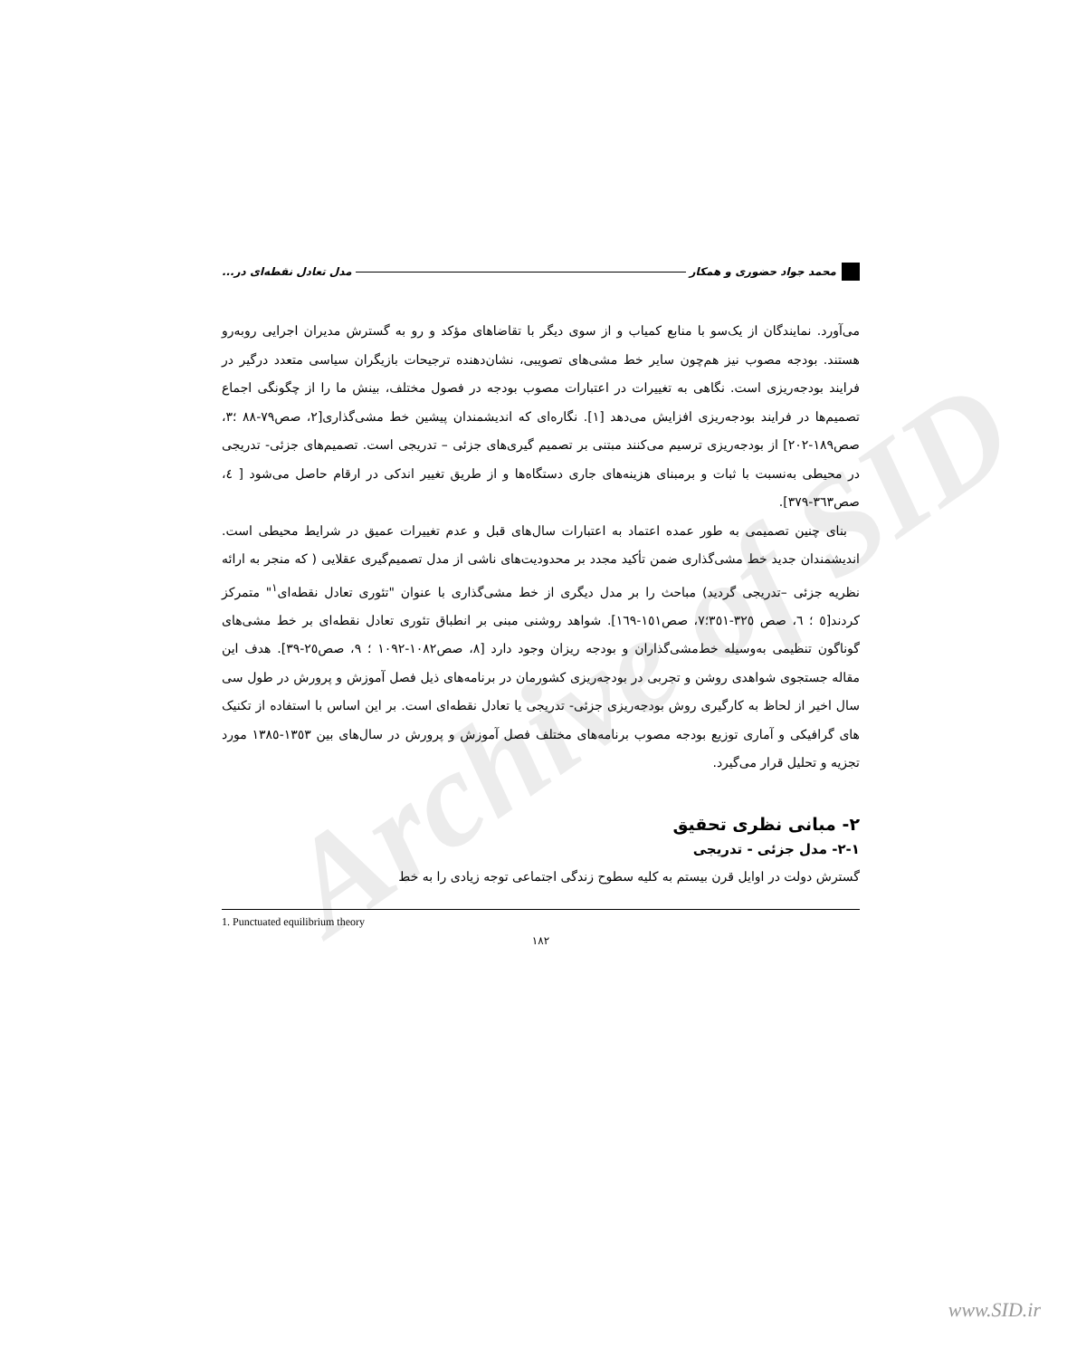Archive of SID
محمد جواد حضوری و همکار مدل تعادل نقطه‌ای در...
می‌آورد. نمایندگان از یک‌سو با منابع کمیاب و از سوی دیگر با تقاضاهای مؤکد و رو به گسترش مدیران اجرایی روبه‌رو هستند. بودجه مصوب نیز هم‌چون سایر خط مشی‌های تصویبی، نشان‌دهنده ترجیحات بازیگران سیاسی متعدد درگیر در فرایند بودجه‌ریزی است. نگاهی به تغییرات در اعتبارات مصوب بودجه در فصول مختلف، بینش ما را از چگونگی اجماع تصمیم‌ها در فرایند بودجه‌ریزی افزایش می‌دهد [۱]. نگاره‌ای که اندیشمندان پیشین خط مشی‌گذاری[۲، صص۷۹-۸۸ ؛۳، صص۱۸۹-۲۰۲] از بودجه‌ریزی ترسیم می‌کنند مبتنی بر تصمیم گیری‌های جزئی – تدریجی است. تصمیم‌های جزئی- تدریجی در محیطی به‌نسبت با ثبات و برمبنای هزینه‌های جاری دستگاه‌ها و از طریق تغییر اندکی در ارقام حاصل می‌شود [ ٤، صص٣٦٣-٣٧٩].
بنای چنین تصمیمی به طور عمده اعتماد به اعتبارات سال‌های قبل و عدم تغییرات عمیق در شرایط محیطی است. اندیشمندان جدید خط مشی‌گذاری ضمن تأکید مجدد بر محدودیت‌های ناشی از مدل تصمیم‌گیری عقلایی ( که منجر به ارائه نظریه جزئی –تدریجی گردید) مباحث را بر مدل دیگری از خط مشی‌گذاری با عنوان "تئوری تعادل نقطه‌ای<sup>۱</sup>" متمرکز کردند[٥ ؛ ٦، صص ٣٢٥-٣٥١؛٧، صص١٥١-١٦٩]. شواهد روشنی مبنی بر انطباق تئوری تعادل نقطه‌ای بر خط مشی‌های گوناگون تنظیمی به‌وسیله خط‌مشی‌گذاران و بودجه ریزان وجود دارد [٨، صص١٠٨٢-١٠٩٢ ؛ ٩، صص٢٥-٣٩]. هدف این مقاله جستجوی شواهدی روشن و تجربی در بودجه‌ریزی کشورمان در برنامه‌های ذیل فصل آموزش و پرورش در طول سی سال اخیر از لحاظ به کارگیری روش بودجه‌ریزی جزئی- تدریجی یا تعادل نقطه‌ای است. بر این اساس با استفاده از تکنیک های گرافیکی و آماری توزیع بودجه مصوب برنامه‌های مختلف فصل آموزش و پرورش در سال‌های بین ١٣٥٣-١٣٨٥ مورد تجزیه و تحلیل قرار می‌گیرد.
۲- مبانی نظری تحقیق
۲-۱- مدل جزئی - تدریجی
گسترش دولت در اوایل قرن بیستم به کلیه سطوح زندگی اجتماعی توجه زیادی را به خط
1. Punctuated equilibrium theory
۱۸۲
www.SID.ir